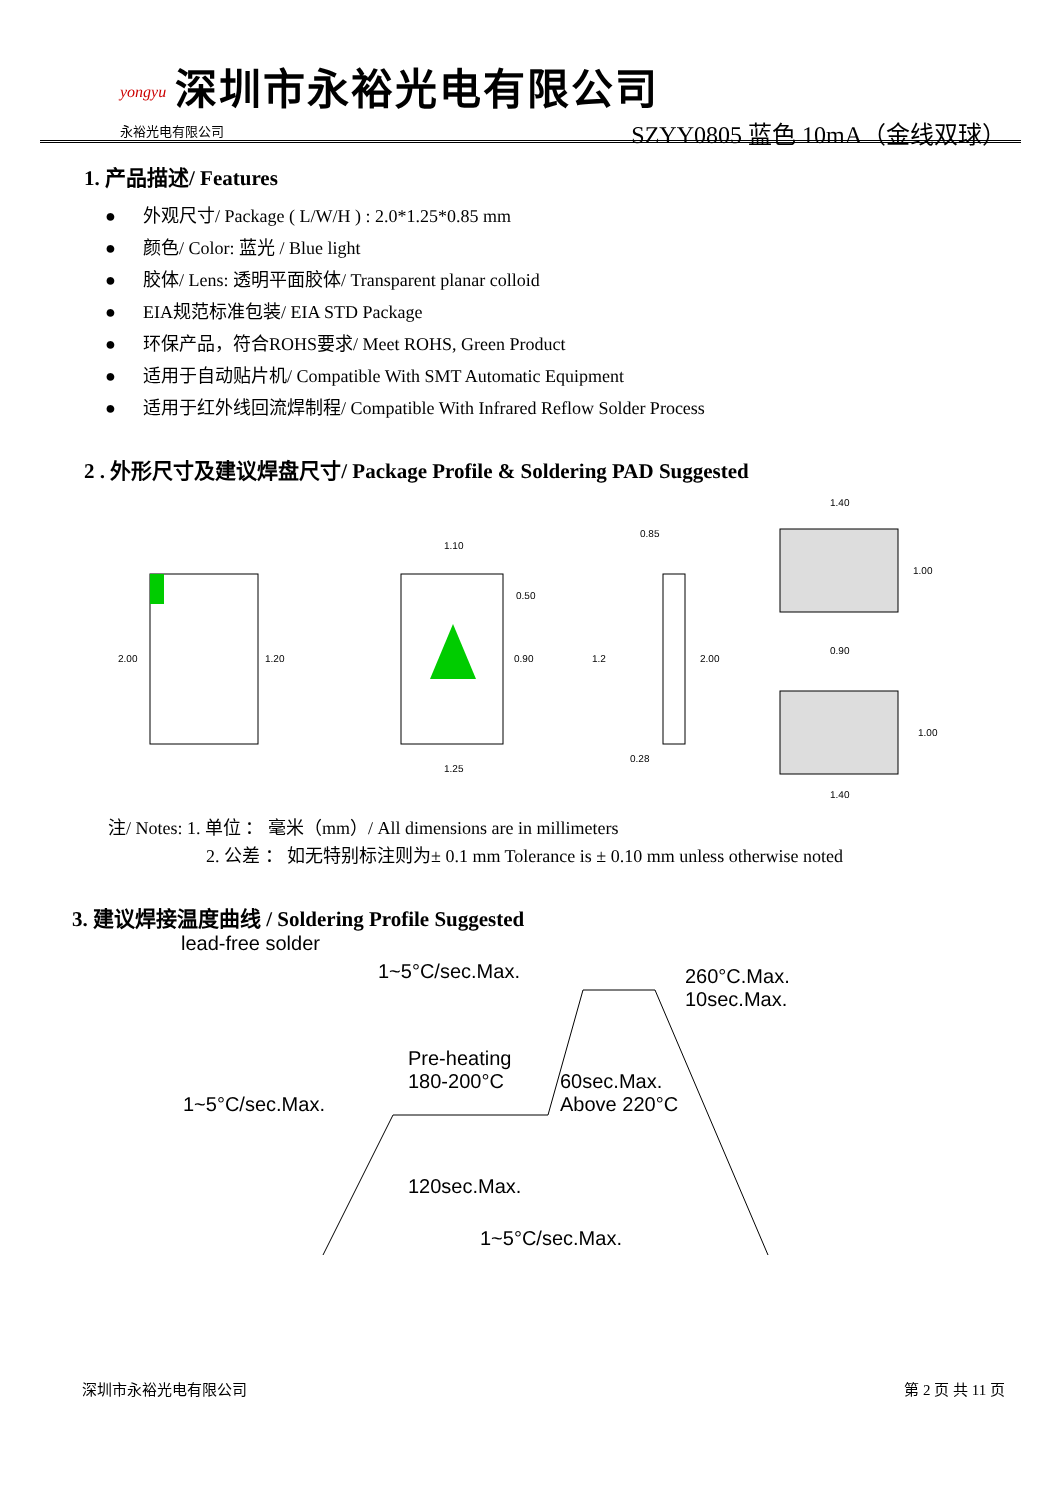yongyu
永裕光电有限公司
深圳市永裕光电有限公司
SZYY0805 蓝色 10mA（金线双球）
1. 产品描述/ Features
● 外观尺寸/ Package ( L/W/H ) : 2.0*1.25*0.85 mm
● 颜色/ Color: 蓝光 / Blue light
● 胶体/ Lens: 透明平面胶体/ Transparent planar colloid
● EIA规范标准包装/ EIA STD Package
● 环保产品，符合ROHS要求/ Meet ROHS, Green Product
● 适用于自动贴片机/ Compatible With SMT Automatic Equipment
● 适用于红外线回流焊制程/ Compatible With Infrared Reflow Solder Process
2 . 外形尺寸及建议焊盘尺寸/ Package Profile & Soldering PAD Suggested
2.00
1.20
1.10
0.50
0.90
1.25
0.85
1.2
2.00
0.28
1.40
1.00
0.90
1.00
1.40
注/ Notes: 1. 单位 ： 毫米（mm）/ All dimensions are in millimeters
2. 公差 ： 如无特别标注则为± 0.1 mm Tolerance is ± 0.10 mm unless otherwise noted
3. 建议焊接温度曲线 / Soldering Profile Suggested
lead-free solder
1~5°C/sec.Max.
260°C.Max.
10sec.Max.
Pre-heating
180-200°C
60sec.Max.
Above 220°C
1~5°C/sec.Max.
120sec.Max.
1~5°C/sec.Max.
深圳市永裕光电有限公司 第 2 页 共 11 页